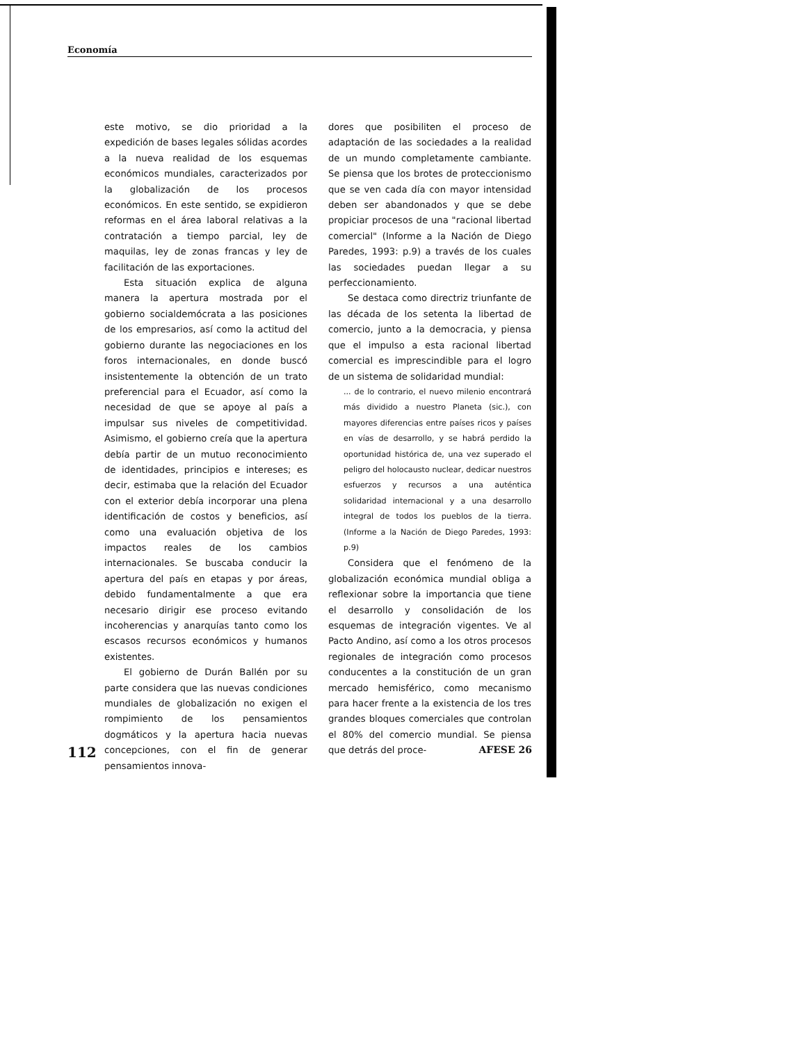Economía
este motivo, se dio prioridad a la expedición de bases legales sólidas acordes a la nueva realidad de los esquemas económicos mundiales, caracterizados por la globalización de los procesos económicos. En este sentido, se expidieron reformas en el área laboral relativas a la contratación a tiempo parcial, ley de maquilas, ley de zonas francas y ley de facilitación de las exportaciones.
Esta situación explica de alguna manera la apertura mostrada por el gobierno socialdemócrata a las posiciones de los empresarios, así como la actitud del gobierno durante las negociaciones en los foros internacionales, en donde buscó insistentemente la obtención de un trato preferencial para el Ecuador, así como la necesidad de que se apoye al país a impulsar sus niveles de competitividad. Asimismo, el gobierno creía que la apertura debía partir de un mutuo reconocimiento de identidades, principios e intereses; es decir, estimaba que la relación del Ecuador con el exterior debía incorporar una plena identificación de costos y beneficios, así como una evaluación objetiva de los impactos reales de los cambios internacionales. Se buscaba conducir la apertura del país en etapas y por áreas, debido fundamentalmente a que era necesario dirigir ese proceso evitando incoherencias y anarquías tanto como los escasos recursos económicos y humanos existentes.
El gobierno de Durán Ballén por su parte considera que las nuevas condiciones mundiales de globalización no exigen el rompimiento de los pensamientos dogmáticos y la apertura hacia nuevas concepciones, con el fin de generar pensamientos innova-
dores que posibiliten el proceso de adaptación de las sociedades a la realidad de un mundo completamente cambiante. Se piensa que los brotes de proteccionismo que se ven cada día con mayor intensidad deben ser abandonados y que se debe propiciar procesos de una "racional libertad comercial" (Informe a la Nación de Diego Paredes, 1993: p.9) a través de los cuales las sociedades puedan llegar a su perfeccionamiento.
Se destaca como directriz triunfante de las década de los setenta la libertad de comercio, junto a la democracia, y piensa que el impulso a esta racional libertad comercial es imprescindible para el logro de un sistema de solidaridad mundial:
... de lo contrario, el nuevo milenio encontrará más dividido a nuestro Planeta (sic.), con mayores diferencias entre países ricos y países en vías de desarrollo, y se habrá perdido la oportunidad histórica de, una vez superado el peligro del holocausto nuclear, dedicar nuestros esfuerzos y recursos a una auténtica solidaridad internacional y a una desarrollo integral de todos los pueblos de la tierra. (Informe a la Nación de Diego Paredes, 1993: p.9)
Considera que el fenómeno de la globalización económica mundial obliga a reflexionar sobre la importancia que tiene el desarrollo y consolidación de los esquemas de integración vigentes. Ve al Pacto Andino, así como a los otros procesos regionales de integración como procesos conducentes a la constitución de un gran mercado hemisférico, como mecanismo para hacer frente a la existencia de los tres grandes bloques comerciales que controlan el 80% del comercio mundial. Se piensa que detrás del proce-
112 AFESE 26